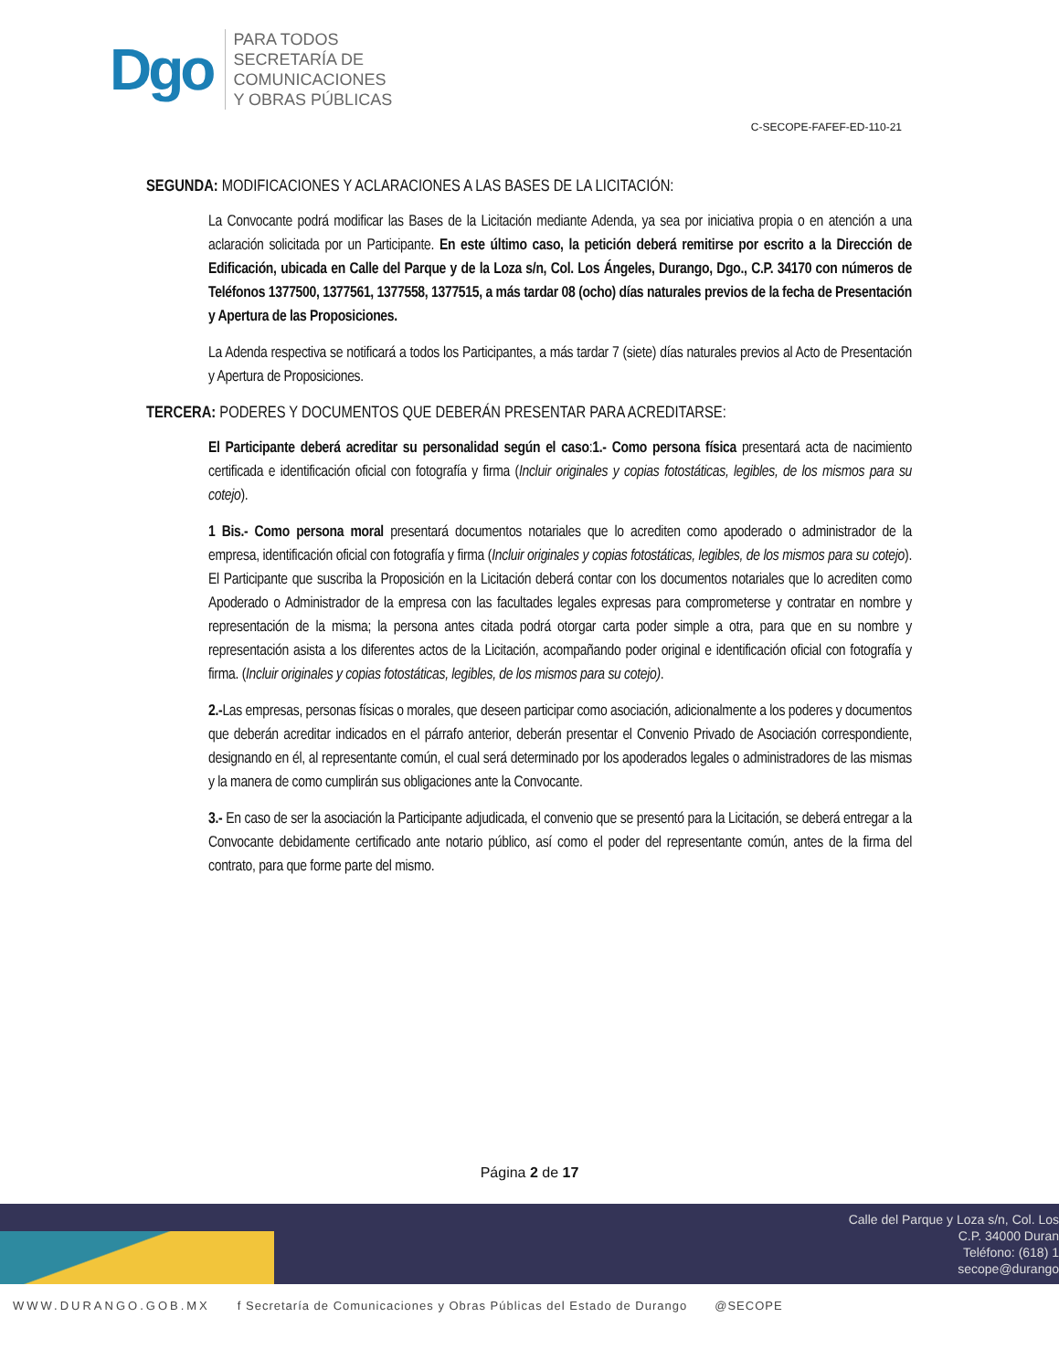Dgo
PARA TODOS
SECRETARÍA DE
COMUNICACIONES
Y OBRAS PÚBLICAS
C-SECOPE-FAFEF-ED-110-21
SEGUNDA: MODIFICACIONES Y ACLARACIONES A LAS BASES DE LA LICITACIÓN:
La Convocante podrá modificar las Bases de la Licitación mediante Adenda, ya sea por iniciativa propia o en atención a una aclaración solicitada por un Participante. En este último caso, la petición deberá remitirse por escrito a la Dirección de Edificación, ubicada en Calle del Parque y de la Loza s/n, Col. Los Ángeles, Durango, Dgo., C.P. 34170 con números de Teléfonos 1377500, 1377561, 1377558, 1377515, a más tardar 08 (ocho) días naturales previos de la fecha de Presentación y Apertura de las Proposiciones.
La Adenda respectiva se notificará a todos los Participantes, a más tardar 7 (siete) días naturales previos al Acto de Presentación y Apertura de Proposiciones.
TERCERA: PODERES Y DOCUMENTOS QUE DEBERÁN PRESENTAR PARA ACREDITARSE:
El Participante deberá acreditar su personalidad según el caso:1.- Como persona física presentará acta de nacimiento certificada e identificación oficial con fotografía y firma (Incluir originales y copias fotostáticas, legibles, de los mismos para su cotejo).
1 Bis.- Como persona moral presentará documentos notariales que lo acrediten como apoderado o administrador de la empresa, identificación oficial con fotografía y firma (Incluir originales y copias fotostáticas, legibles, de los mismos para su cotejo). El Participante que suscriba la Proposición en la Licitación deberá contar con los documentos notariales que lo acrediten como Apoderado o Administrador de la empresa con las facultades legales expresas para comprometerse y contratar en nombre y representación de la misma; la persona antes citada podrá otorgar carta poder simple a otra, para que en su nombre y representación asista a los diferentes actos de la Licitación, acompañando poder original e identificación oficial con fotografía y firma. (Incluir originales y copias fotostáticas, legibles, de los mismos para su cotejo).
2.-Las empresas, personas físicas o morales, que deseen participar como asociación, adicionalmente a los poderes y documentos que deberán acreditar indicados en el párrafo anterior, deberán presentar el Convenio Privado de Asociación correspondiente, designando en él, al representante común, el cual será determinado por los apoderados legales o administradores de las mismas y la manera de como cumplirán sus obligaciones ante la Convocante.
3.- En caso de ser la asociación la Participante adjudicada, el convenio que se presentó para la Licitación, se deberá entregar a la Convocante debidamente certificado ante notario público, así como el poder del representante común, antes de la firma del contrato, para que forme parte del mismo.
Página 2 de 17
Calle del Parque y Loza s/n, Col. Los
C.P. 34000 Duran
Teléfono: (618) 1
secope@durango
WWW.DURANGO.GOB.MX f Secretaría de Comunicaciones y Obras Públicas del Estado de Durango @SECOPE